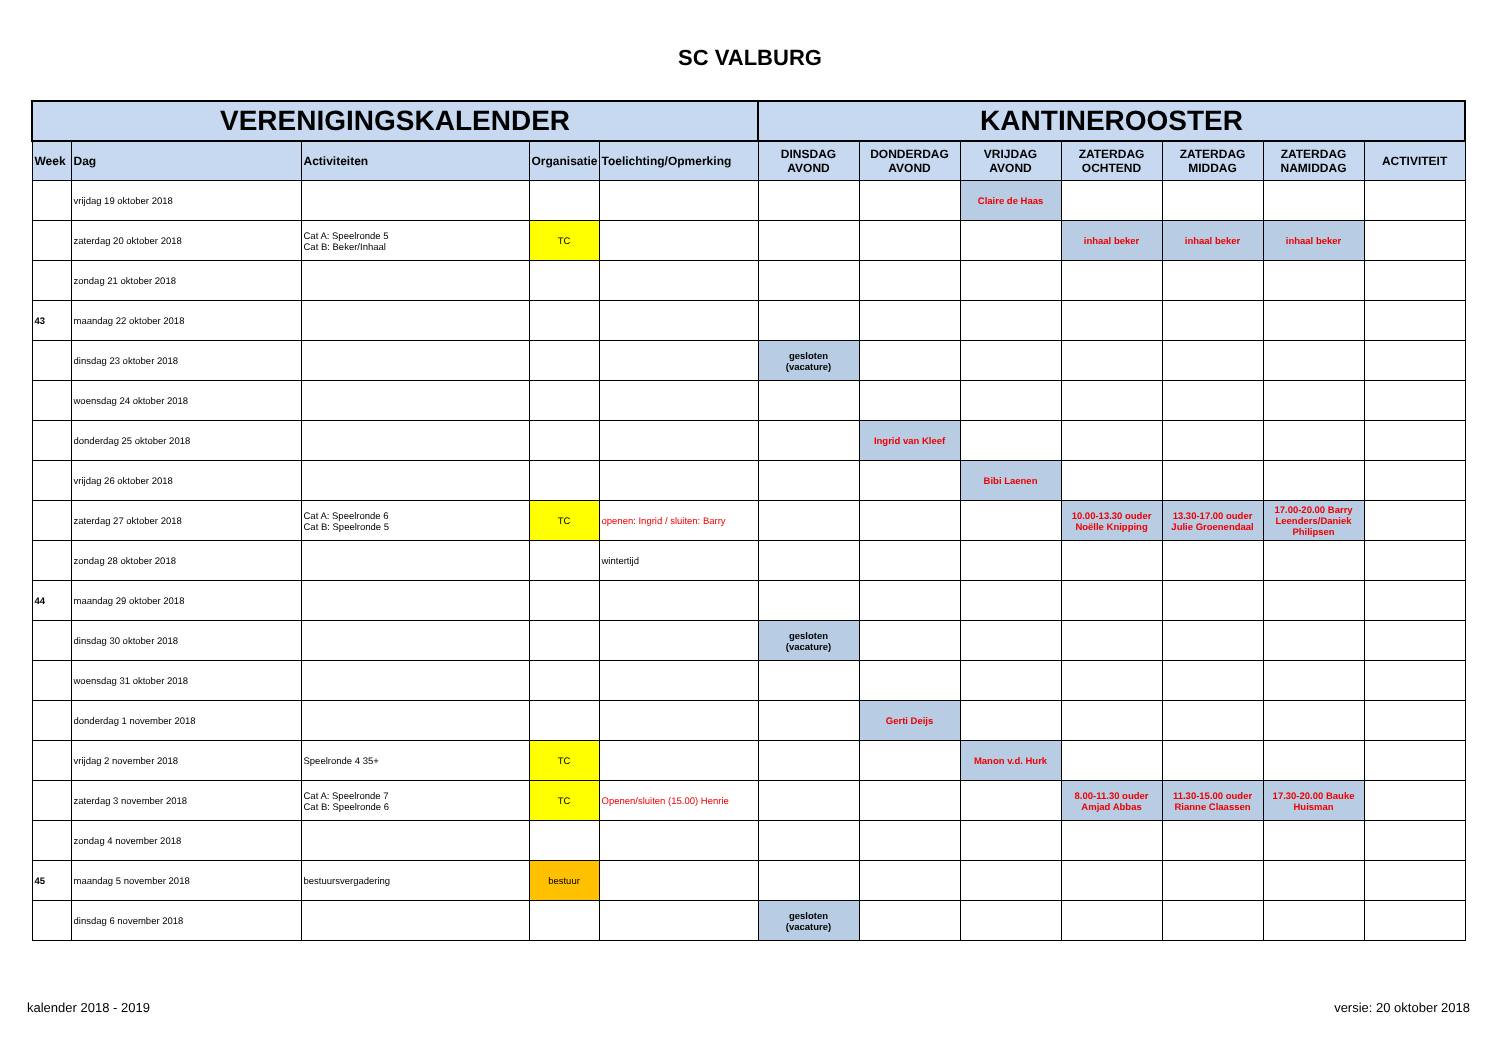SC VALBURG
| VERENIGINGSKALENDER | | | | | KANTINEROOSTER | | | | | | |
| --- | --- | --- | --- | --- | --- | --- | --- | --- | --- | --- | --- |
| Week | Dag | Activiteiten | Organisatie | Toelichting/Opmerking | DINSDAG AVOND | DONDERDAG AVOND | VRIJDAG AVOND | ZATERDAG OCHTEND | ZATERDAG MIDDAG | ZATERDAG NAMIDDAG | ACTIVITEIT |
| | vrijdag 19 oktober 2018 | | | | | | Claire de Haas | | | | |
| | zaterdag 20 oktober 2018 | Cat A: Speelronde 5 Cat B: Beker/Inhaal | TC | | | | | inhaal beker | inhaal beker | inhaal beker | |
| | zondag 21 oktober 2018 | | | | | | | | | | |
| 43 | maandag 22 oktober 2018 | | | | | | | | | | |
| | dinsdag 23 oktober 2018 | | | | gesloten (vacature) | | | | | | |
| | woensdag 24 oktober 2018 | | | | | | | | | | |
| | donderdag 25 oktober 2018 | | | | | Ingrid van Kleef | | | | | |
| | vrijdag 26 oktober 2018 | | | | | | Bibi Laenen | | | | |
| | zaterdag 27 oktober 2018 | Cat A: Speelronde 6 Cat B: Speelronde 5 | TC | openen: Ingrid / sluiten: Barry | | | | 10.00-13.30 ouder Noëlle Knipping | 13.30-17.00 ouder Julie Groenendaal | 17.00-20.00 Barry Leenders/Daniek Philipsen | |
| | zondag 28 oktober 2018 | | | wintertijd | | | | | | | |
| 44 | maandag 29 oktober 2018 | | | | | | | | | | |
| | dinsdag 30 oktober 2018 | | | | gesloten (vacature) | | | | | | |
| | woensdag 31 oktober 2018 | | | | | | | | | | |
| | donderdag 1 november 2018 | | | | | Gerti Deijs | | | | | |
| | vrijdag 2 november 2018 | Speelronde 4 35+ | TC | | | | Manon v.d. Hurk | | | | |
| | zaterdag 3 november 2018 | Cat A: Speelronde 7 Cat B: Speelronde 6 | TC | Openen/sluiten (15.00) Henrie | | | | 8.00-11.30 ouder Amjad Abbas | 11.30-15.00 ouder Rianne Claassen | 17.30-20.00 Bauke Huisman | |
| | zondag 4 november 2018 | | | | | | | | | | |
| 45 | maandag 5 november 2018 | bestuursvergadering | bestuur | | | | | | | | |
| | dinsdag 6 november 2018 | | | | gesloten (vacature) | | | | | | |
kalender 2018 - 2019 versie: 20 oktober 2018